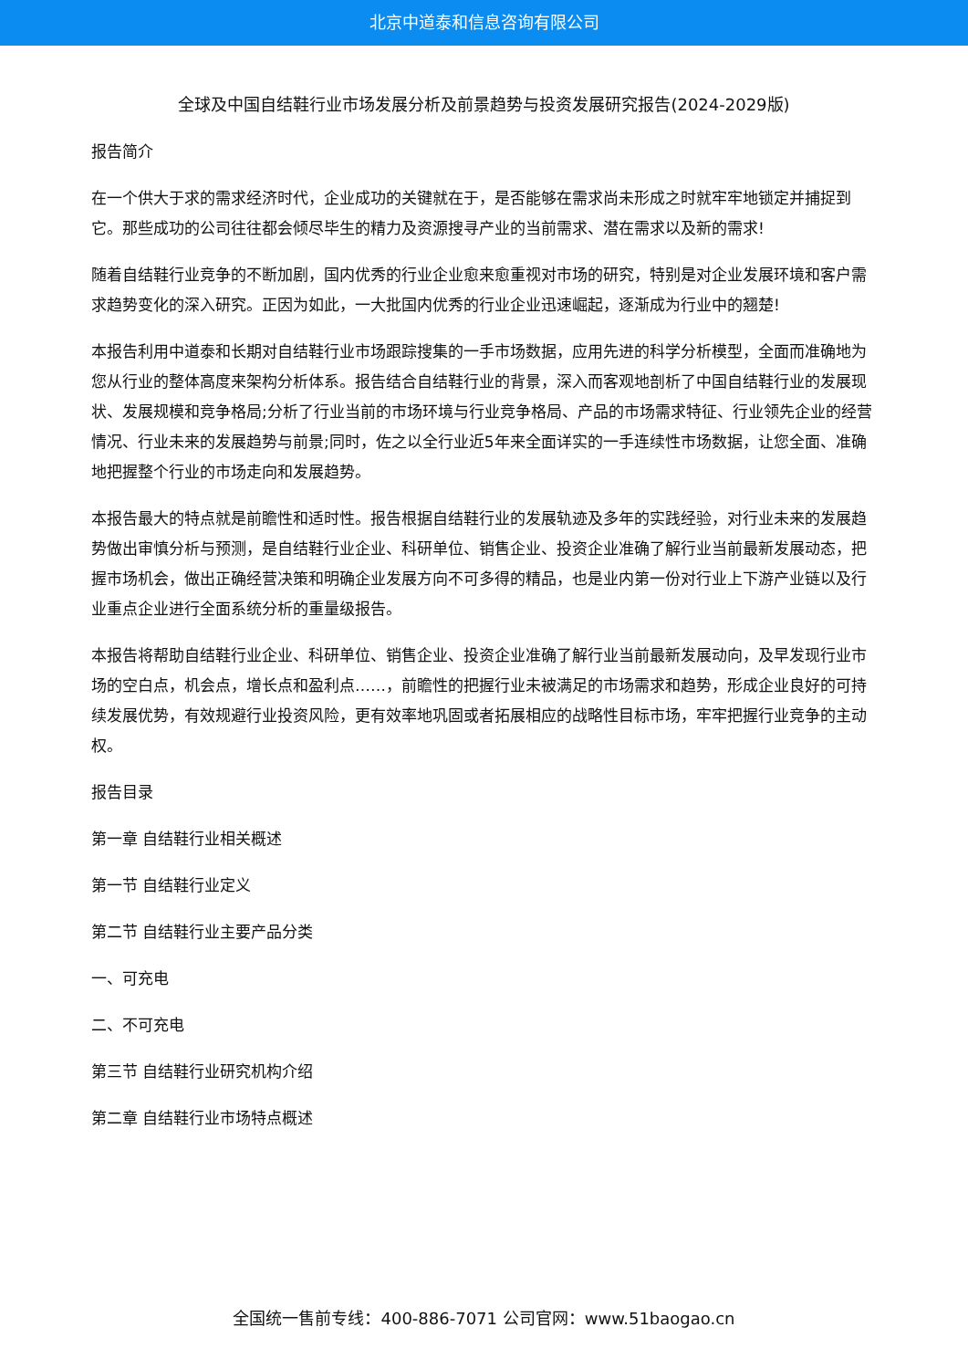北京中道泰和信息咨询有限公司
全球及中国自结鞋行业市场发展分析及前景趋势与投资发展研究报告(2024-2029版)
报告简介
在一个供大于求的需求经济时代，企业成功的关键就在于，是否能够在需求尚未形成之时就牢牢地锁定并捕捉到它。那些成功的公司往往都会倾尽毕生的精力及资源搜寻产业的当前需求、潜在需求以及新的需求!
随着自结鞋行业竞争的不断加剧，国内优秀的行业企业愈来愈重视对市场的研究，特别是对企业发展环境和客户需求趋势变化的深入研究。正因为如此，一大批国内优秀的行业企业迅速崛起，逐渐成为行业中的翘楚!
本报告利用中道泰和长期对自结鞋行业市场跟踪搜集的一手市场数据，应用先进的科学分析模型，全面而准确地为您从行业的整体高度来架构分析体系。报告结合自结鞋行业的背景，深入而客观地剖析了中国自结鞋行业的发展现状、发展规模和竞争格局;分析了行业当前的市场环境与行业竞争格局、产品的市场需求特征、行业领先企业的经营情况、行业未来的发展趋势与前景;同时，佐之以全行业近5年来全面详实的一手连续性市场数据，让您全面、准确地把握整个行业的市场走向和发展趋势。
本报告最大的特点就是前瞻性和适时性。报告根据自结鞋行业的发展轨迹及多年的实践经验，对行业未来的发展趋势做出审慎分析与预测，是自结鞋行业企业、科研单位、销售企业、投资企业准确了解行业当前最新发展动态，把握市场机会，做出正确经营决策和明确企业发展方向不可多得的精品，也是业内第一份对行业上下游产业链以及行业重点企业进行全面系统分析的重量级报告。
本报告将帮助自结鞋行业企业、科研单位、销售企业、投资企业准确了解行业当前最新发展动向，及早发现行业市场的空白点，机会点，增长点和盈利点……，前瞻性的把握行业未被满足的市场需求和趋势，形成企业良好的可持续发展优势，有效规避行业投资风险，更有效率地巩固或者拓展相应的战略性目标市场，牢牢把握行业竞争的主动权。
报告目录
第一章 自结鞋行业相关概述
第一节 自结鞋行业定义
第二节 自结鞋行业主要产品分类
一、可充电
二、不可充电
第三节 自结鞋行业研究机构介绍
第二章 自结鞋行业市场特点概述
全国统一售前专线：400-886-7071 公司官网：www.51baogao.cn